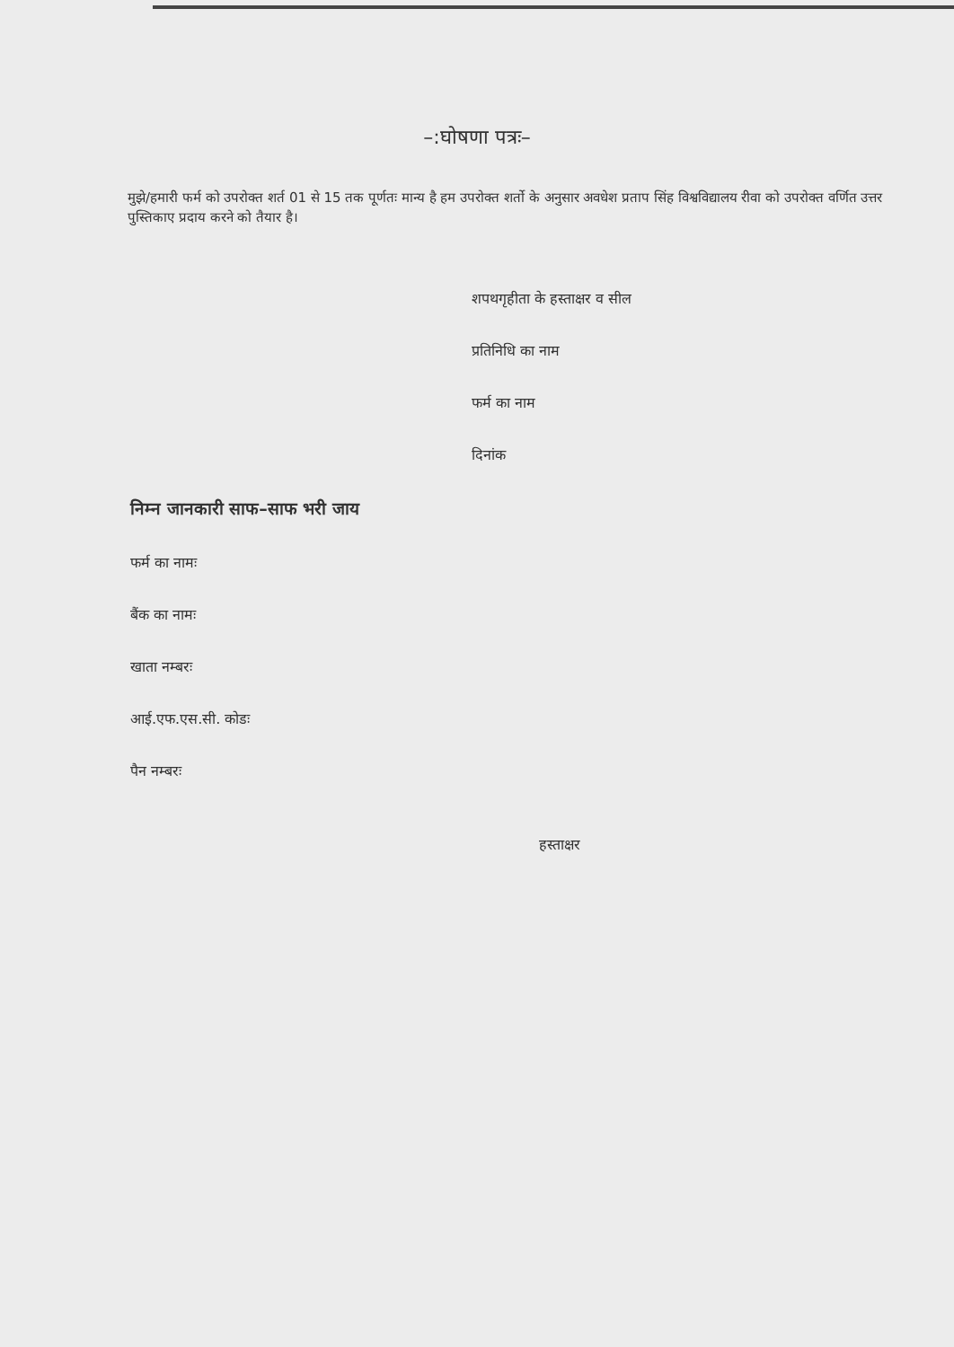–:घोषणा पत्रः–
मुझे/हमारी फर्म को उपरोक्त शर्त 01 से 15 तक पूर्णतः मान्य है हम उपरोक्त शर्तो के अनुसार अवधेश प्रताप सिंह विश्वविद्यालय रीवा को उपरोक्त वर्णित उत्तर पुस्तिकाए प्रदाय करने को तैयार है।
शपथगृहीता के हस्ताक्षर व सील
प्रतिनिधि का नाम
फर्म का नाम
दिनांक
निम्न जानकारी साफ–साफ भरी जाय
फर्म का नामः
बैंक का नामः
खाता नम्बरः
आई.एफ.एस.सी. कोडः
पैन नम्बरः
हस्ताक्षर